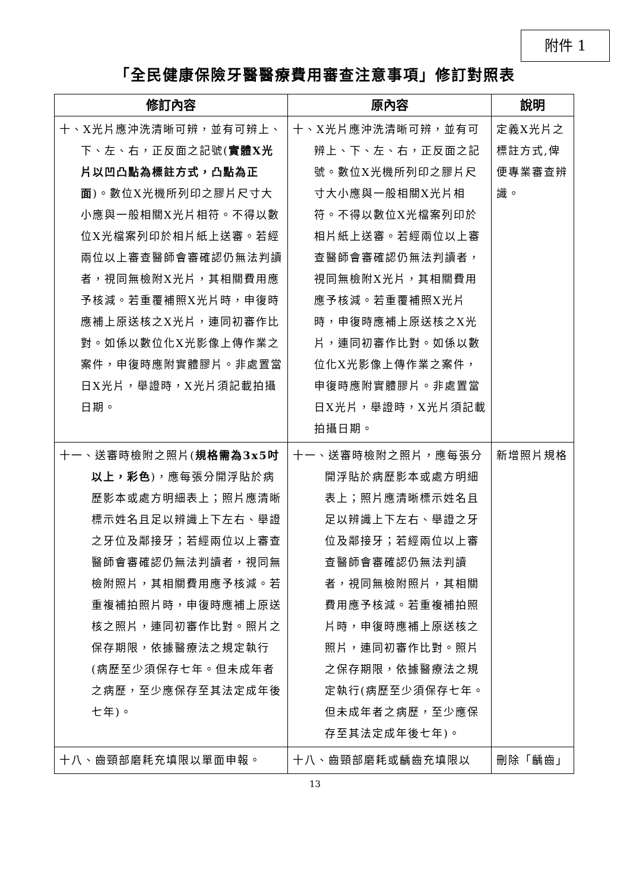附件 1
「全民健康保險牙醫醫療費用審查注意事項」修訂對照表
| 修訂內容 | 原內容 | 說明 |
| --- | --- | --- |
| 十、X光片應沖洗清晰可辨，並有可辨上、下、左、右，正反面之記號( 實體X光片以凹凸點為標註方式，凸點為正面 )。數位X光機所列印之膠片尺寸大小應與一般相關X光片相符。不得以數位X光檔案列印於相片紙上送審。若經兩位以上審查醫師會審確認仍無法判讀者，視同無檢附X光片，其相關費用應予核減。若重覆補照X光片時，申復時應補上原送核之X光片，連同初審作比對。如係以數位化X光影像上傳作業之案件，申復時應附實體膠片。非處置當日X光片，舉證時，X光片須記載拍攝日期。 | 十、X光片應沖洗清晰可辨，並有可辨上、下、左、右，正反面之記號。數位X光機所列印之膠片尺寸大小應與一般相關X光片相符。不得以數位X光檔案列印於相片紙上送審。若經兩位以上審查醫師會審確認仍無法判讀者，視同無檢附X光片，其相關費用應予核減。若重覆補照X光片時，申復時應補上原送核之X光片，連同初審作比對。如係以數位化X光影像上傳作業之案件，申復時應附實體膠片。非處置當日X光片，舉證時，X光片須記載拍攝日期。 | 定義X光片之標註方式,俾便專業審查辨識。 |
| 十一、送審時檢附之照片( 規格需為3x5吋以上，彩色 )，應每張分開浮貼於病歷影本或處方明細表上；照片應清晰標示姓名且足以辨識上下左右、舉證之牙位及鄰接牙；若經兩位以上審查醫師會審確認仍無法判讀者，視同無檢附照片，其相關費用應予核減。若重複補拍照片時，申復時應補上原送核之照片，連同初審作比對。照片之保存期限，依據醫療法之規定執行(病歷至少須保存七年。但未成年者之病歷，至少應保存至其法定成年後七年)。 | 十一、送審時檢附之照片，應每張分開浮貼於病歷影本或處方明細表上；照片應清晰標示姓名且足以辨識上下左右、舉證之牙位及鄰接牙；若經兩位以上審查醫師會審確認仍無法判讀者，視同無檢附照片，其相關費用應予核減。若重複補拍照片時，申復時應補上原送核之照片，連同初審作比對。照片之保存期限，依據醫療法之規定執行(病歷至少須保存七年。但未成年者之病歷，至少應保存至其法定成年後七年)。 | 新增照片規格 |
| 十八、齒頸部磨耗充填限以單面申報。 | 十八、齒頸部磨耗或齲齒充填限以 | 刪除「齲齒」 |
13